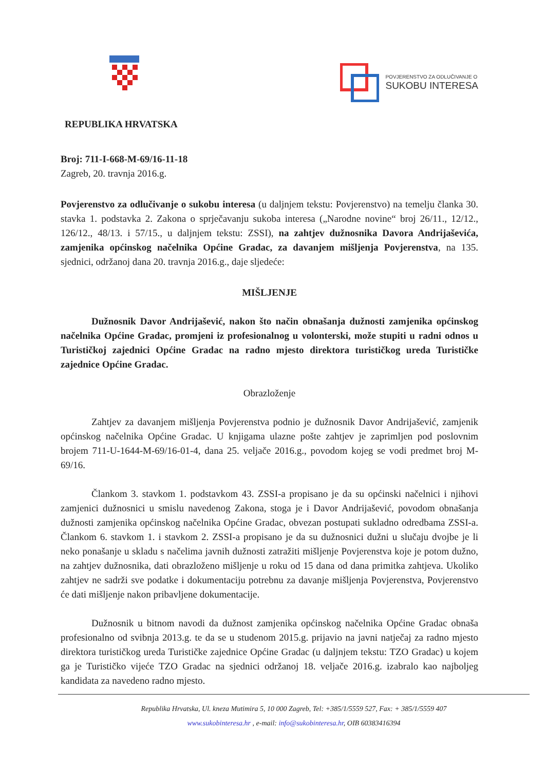POVJERENSTVO ZA ODLUČIVANJE O
SUKOBU INTERESA
REPUBLIKA HRVATSKA
Broj: 711-I-668-M-69/16-11-18
Zagreb, 20. travnja 2016.g.
Povjerenstvo za odlučivanje o sukobu interesa (u daljnjem tekstu: Povjerenstvo) na temelju članka 30. stavka 1. podstavka 2. Zakona o sprječavanju sukoba interesa („Narodne novine“ broj 26/11., 12/12., 126/12., 48/13. i 57/15., u daljnjem tekstu: ZSSI), na zahtjev dužnosnika Davora Andrijaševića, zamjenika općinskog načelnika Općine Gradac, za davanjem mišljenja Povjerenstva, na 135. sjednici, održanoj dana 20. travnja 2016.g., daje sljedeće:
MIŠLJENJE
Dužnosnik Davor Andrijašević, nakon što način obnašanja dužnosti zamjenika općinskog načelnika Općine Gradac, promjeni iz profesionalnog u volonterski, može stupiti u radni odnos u Turističkoj zajednici Općine Gradac na radno mjesto direktora turističkog ureda Turističke zajednice Općine Gradac.
Obrazloženje
Zahtjev za davanjem mišljenja Povjerenstva podnio je dužnosnik Davor Andrijašević, zamjenik općinskog načelnika Općine Gradac. U knjigama ulazne pošte zahtjev je zaprimljen pod poslovnim brojem 711-U-1644-M-69/16-01-4, dana 25. veljače 2016.g., povodom kojeg se vodi predmet broj M-69/16.
Člankom 3. stavkom 1. podstavkom 43. ZSSI-a propisano je da su općinski načelnici i njihovi zamjenici dužnosnici u smislu navedenog Zakona, stoga je i Davor Andrijašević, povodom obnašanja dužnosti zamjenika općinskog načelnika Općine Gradac, obvezan postupati sukladno odredbama ZSSI-a. Člankom 6. stavkom 1. i stavkom 2. ZSSI-a propisano je da su dužnosnici dužni u slučaju dvojbe je li neko ponašanje u skladu s načelima javnih dužnosti zatražiti mišljenje Povjerenstva koje je potom dužno, na zahtjev dužnosnika, dati obrazloženo mišljenje u roku od 15 dana od dana primitka zahtjeva. Ukoliko zahtjev ne sadrži sve podatke i dokumentaciju potrebnu za davanje mišljenja Povjerenstva, Povjerenstvo će dati mišljenje nakon pribavljene dokumentacije.
Dužnosnik u bitnom navodi da dužnost zamjenika općinskog načelnika Općine Gradac obnaša profesionalno od svibnja 2013.g. te da se u studenom 2015.g. prijavio na javni natječaj za radno mjesto direktora turističkog ureda Turističke zajednice Općine Gradac (u daljnjem tekstu: TZO Gradac) u kojem ga je Turističko vijeće TZO Gradac na sjednici održanoj 18. veljače 2016.g. izabralo kao najboljeg kandidata za navedeno radno mjesto.
Republika Hrvatska, Ul. kneza Mutimira 5, 10 000 Zagreb, Tel: +385/1/5559 527, Fax: + 385/1/5559 407
www.sukobinteresa.hr , e-mail: info@sukobinteresa.hr, OIB 60383416394